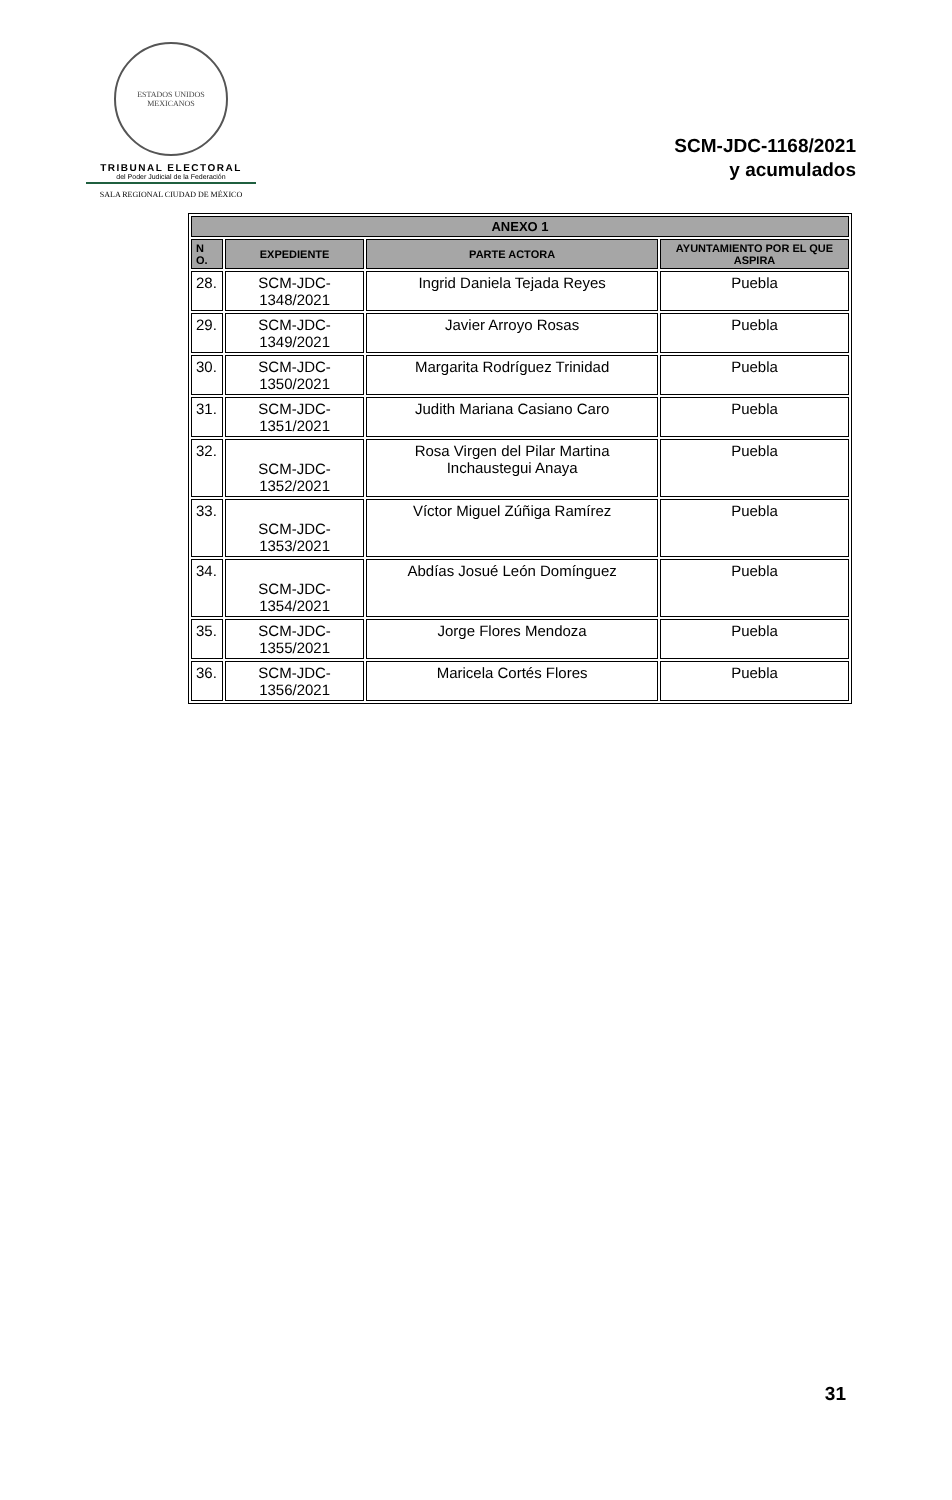ESTADOS UNIDOS MEXICANOS
TRIBUNAL ELECTORAL
del Poder Judicial de la Federación
SALA REGIONAL CIUDAD DE MÉXICO
SCM-JDC-1168/2021
y acumulados
| ANEXO 1 | | | |
| --- | --- | --- | --- |
| N O. | EXPEDIENTE | PARTE ACTORA | AYUNTAMIENTO POR EL QUE ASPIRA |
| 28. | SCM-JDC-1348/2021 | Ingrid Daniela Tejada Reyes | Puebla |
| 29. | SCM-JDC-1349/2021 | Javier Arroyo Rosas | Puebla |
| 30. | SCM-JDC-1350/2021 | Margarita Rodríguez Trinidad | Puebla |
| 31. | SCM-JDC-1351/2021 | Judith Mariana Casiano Caro | Puebla |
| 32. | SCM-JDC-1352/2021 | Rosa Virgen del Pilar Martina Inchaustegui Anaya | Puebla |
| 33. | SCM-JDC-1353/2021 | Víctor Miguel Zúñiga Ramírez | Puebla |
| 34. | SCM-JDC-1354/2021 | Abdías Josué León Domínguez | Puebla |
| 35. | SCM-JDC-1355/2021 | Jorge Flores Mendoza | Puebla |
| 36. | SCM-JDC-1356/2021 | Maricela Cortés Flores | Puebla |
31